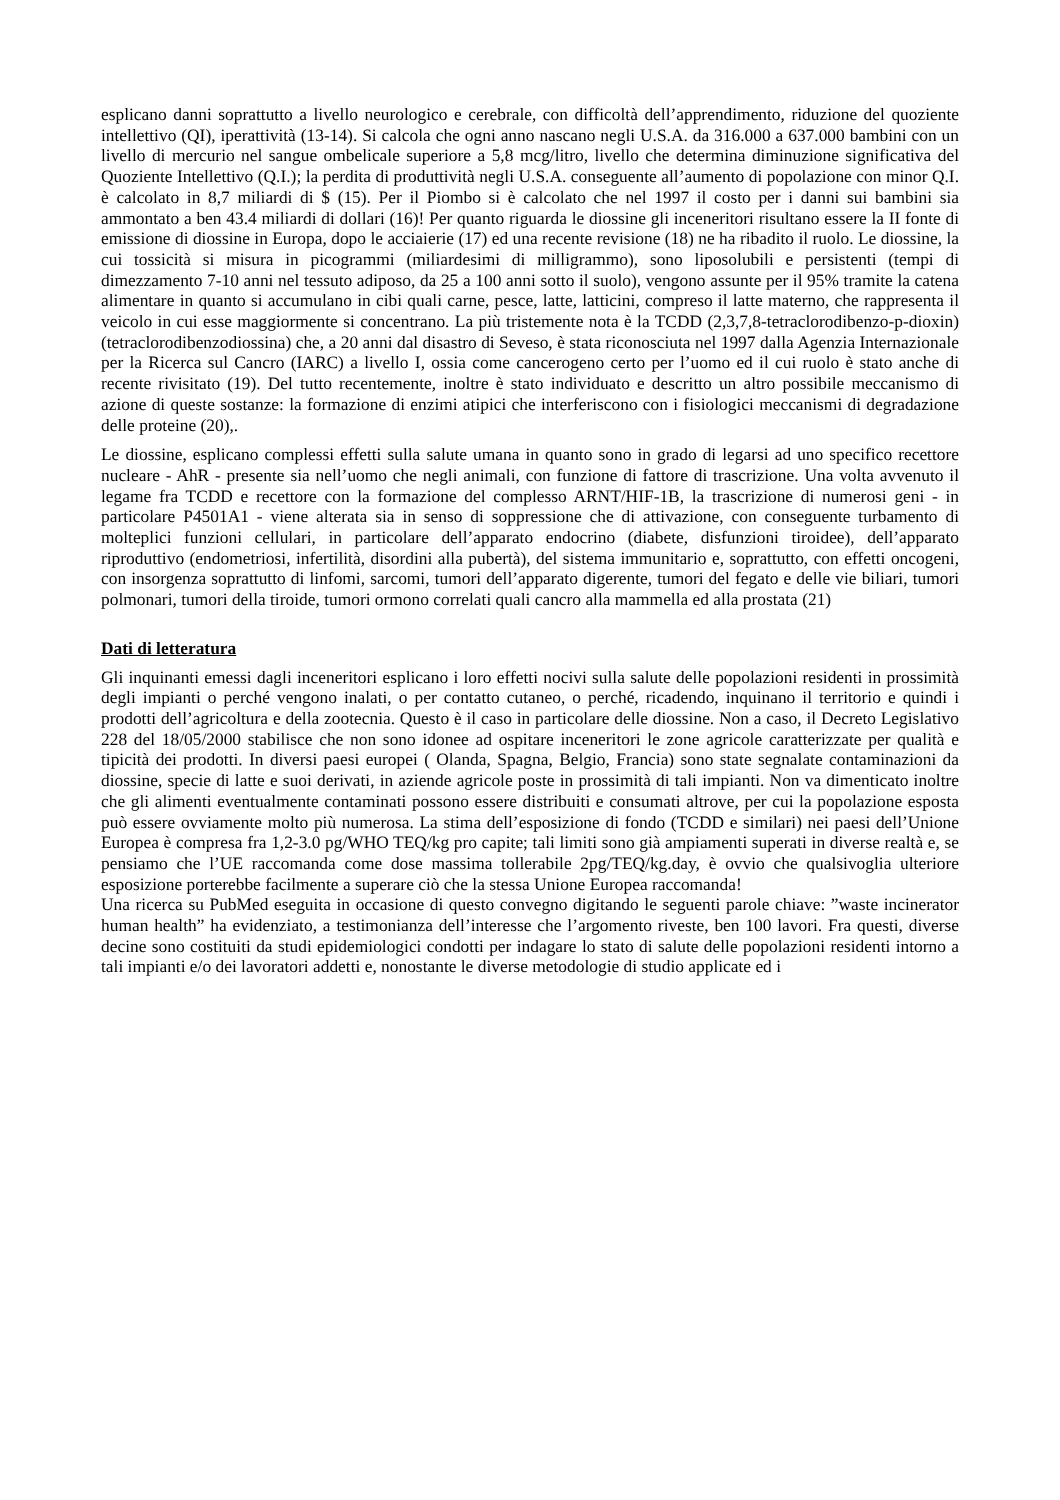esplicano danni soprattutto a livello neurologico e cerebrale, con difficoltà dell’apprendimento, riduzione del quoziente intellettivo (QI), iperattività (13-14). Si calcola che ogni anno nascano negli U.S.A. da 316.000 a 637.000 bambini con un livello di mercurio nel sangue ombelicale superiore a 5,8 mcg/litro, livello che determina diminuzione significativa del Quoziente Intellettivo (Q.I.); la perdita di produttività negli U.S.A. conseguente all’aumento di popolazione con minor Q.I. è calcolato in 8,7 miliardi di $ (15). Per il Piombo si è calcolato che nel 1997 il costo per i danni sui bambini sia ammontato a ben 43.4 miliardi di dollari (16)! Per quanto riguarda le diossine gli inceneritori risultano essere la II fonte di emissione di diossine in Europa, dopo le acciaierie (17) ed una recente revisione (18) ne ha ribadito il ruolo. Le diossine, la cui tossicità si misura in picogrammi (miliardesimi di milligrammo), sono liposolubili e persistenti (tempi di dimezzamento 7-10 anni nel tessuto adiposo, da 25 a 100 anni sotto il suolo), vengono assunte per il 95% tramite la catena alimentare in quanto si accumulano in cibi quali carne, pesce, latte, latticini, compreso il latte materno, che rappresenta il veicolo in cui esse maggiormente si concentrano. La più tristemente nota è la TCDD (2,3,7,8-tetraclorodibenzo-p-dioxin) (tetraclorodibenzodiossina) che, a 20 anni dal disastro di Seveso, è stata riconosciuta nel 1997 dalla Agenzia Internazionale per la Ricerca sul Cancro (IARC) a livello I, ossia come cancerogeno certo per l’uomo ed il cui ruolo è stato anche di recente rivisitato (19). Del tutto recentemente, inoltre è stato individuato e descritto un altro possibile meccanismo di azione di queste sostanze: la formazione di enzimi atipici che interferiscono con i fisiologici meccanismi di degradazione delle proteine (20),.
Le diossine, esplicano complessi effetti sulla salute umana in quanto sono in grado di legarsi ad uno specifico recettore nucleare - AhR - presente sia nell’uomo che negli animali, con funzione di fattore di trascrizione. Una volta avvenuto il legame fra TCDD e recettore con la formazione del complesso ARNT/HIF-1B, la trascrizione di numerosi geni - in particolare P4501A1 - viene alterata sia in senso di soppressione che di attivazione, con conseguente turbamento di molteplici funzioni cellulari, in particolare dell’apparato endocrino (diabete, disfunzioni tiroidee), dell’apparato riproduttivo (endometriosi, infertilità, disordini alla pubertà), del sistema immunitario e, soprattutto, con effetti oncogeni, con insorgenza soprattutto di linfomi, sarcomi, tumori dell’apparato digerente, tumori del fegato e delle vie biliari, tumori polmonari, tumori della tiroide, tumori ormono correlati quali cancro alla mammella ed alla prostata (21)
Dati di letteratura
Gli inquinanti emessi dagli inceneritori esplicano i loro effetti nocivi sulla salute delle popolazioni residenti in prossimità degli impianti o perché vengono inalati, o per contatto cutaneo, o perché, ricadendo, inquinano il territorio e quindi i prodotti dell’agricoltura e della zootecnia. Questo è il caso in particolare delle diossine. Non a caso, il Decreto Legislativo 228 del 18/05/2000 stabilisce che non sono idonee ad ospitare inceneritori le zone agricole caratterizzate per qualità e tipicità dei prodotti. In diversi paesi europei ( Olanda, Spagna, Belgio, Francia) sono state segnalate contaminazioni da diossine, specie di latte e suoi derivati, in aziende agricole poste in prossimità di tali impianti. Non va dimenticato inoltre che gli alimenti eventualmente contaminati possono essere distribuiti e consumati altrove, per cui la popolazione esposta può essere ovviamente molto più numerosa. La stima dell’esposizione di fondo (TCDD e similari) nei paesi dell’Unione Europea è compresa fra 1,2-3.0 pg/WHO TEQ/kg pro capite; tali limiti sono già ampiamenti superati in diverse realtà e, se pensiamo che l’UE raccomanda come dose massima tollerabile 2pg/TEQ/kg.day, è ovvio che qualsivoglia ulteriore esposizione porterebbe facilmente a superare ciò che la stessa Unione Europea raccomanda!
Una ricerca su PubMed eseguita in occasione di questo convegno digitando le seguenti parole chiave: ”waste incinerator human health” ha evidenziato, a testimonianza dell’interesse che l’argomento riveste, ben 100 lavori. Fra questi, diverse decine sono costituiti da studi epidemiologici condotti per indagare lo stato di salute delle popolazioni residenti intorno a tali impianti e/o dei lavoratori addetti e, nonostante le diverse metodologie di studio applicate ed i